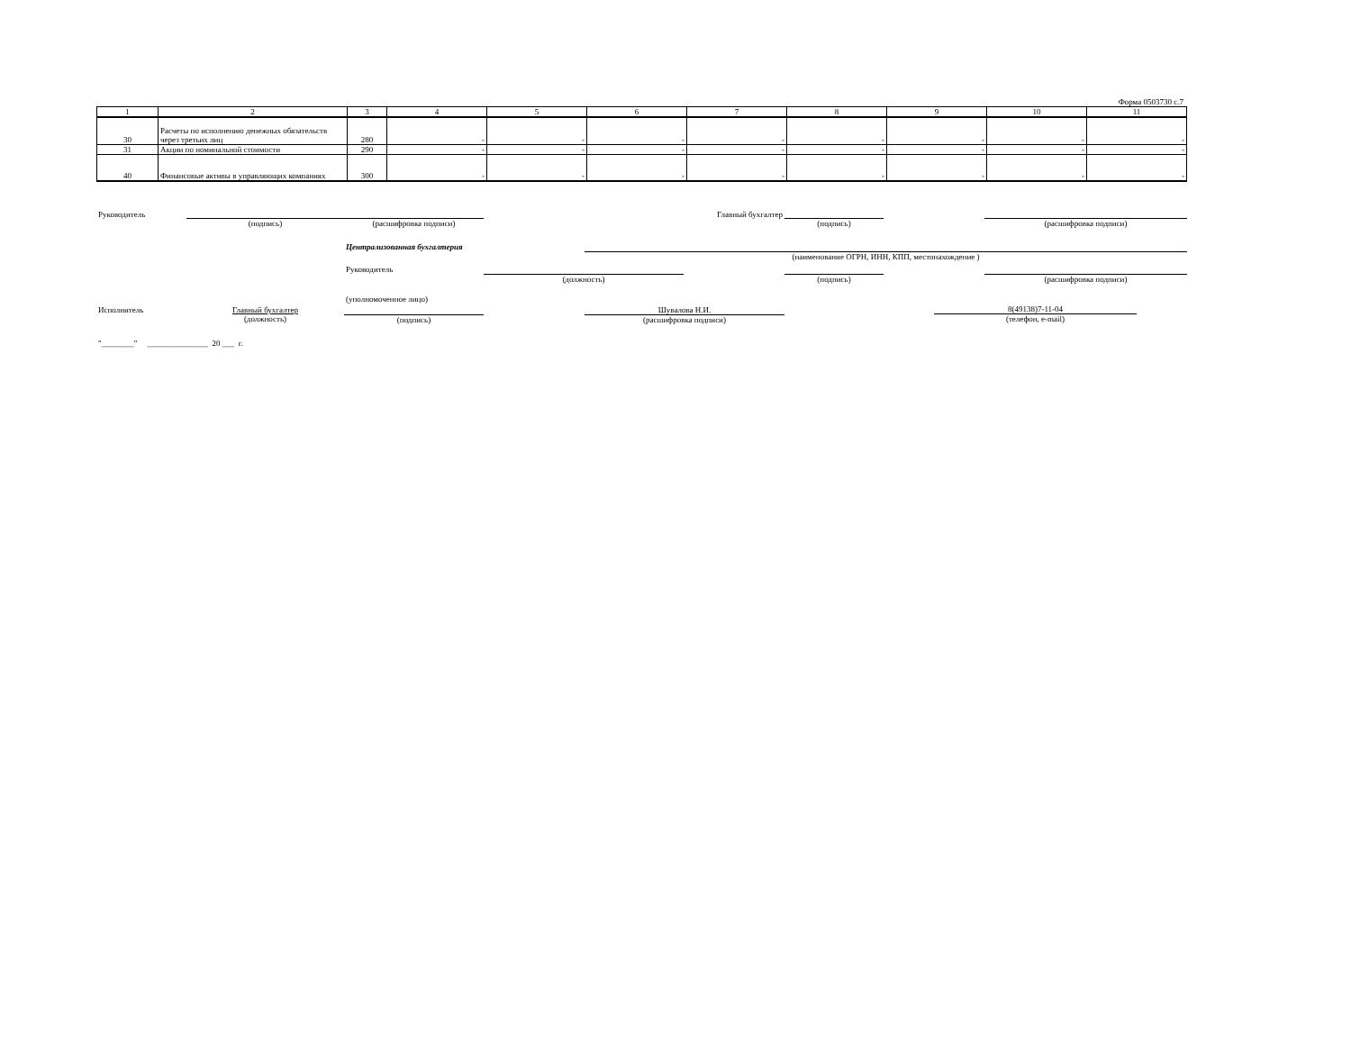Форма 0503730 с.7
| 1 | 2 | 3 | 4 | 5 | 6 | 7 | 8 | 9 | 10 | 11 |
| 30 | Расчеты по исполнению денежных обязательств через третьих лиц | 280 | - | - | - | - | - | - | - | - |
| 31 | Акции по номинальной стоимости | 290 | - | - | - | - | - | - | - | - |
| 40 | Финансовые активы в управляющих компаниях | 300 | - | - | - | - | - | - | - | - |
| Руководитель | | | | | Главный бухгалтер | | | |
| | (подпись) | (расшифровка подписи) | | | | (подпись) | | (расшифровка подписи) |
| | | Централизованная бухгалтерия | | | | | | |
| | | | | (наименование ОГРН, ИНН, КПП, местонахождение ) | | | | |
| | | Руководитель | | | | | | |
| | | | (должность) | | | (подпись) | | (расшифровка подписи) |
| | | (уполномоченное лицо) | | | | | | |
| Исполнитель | Главный бухгалтер | | | Шувалова Н.И. | | | 8(49138)7-11-04 | |
| | (должность) | (подпись) | | (расшифровка подписи) | | | (телефон, e-mail) | |
| "________" _______________ 20 ___ г. | | | | | | | | |